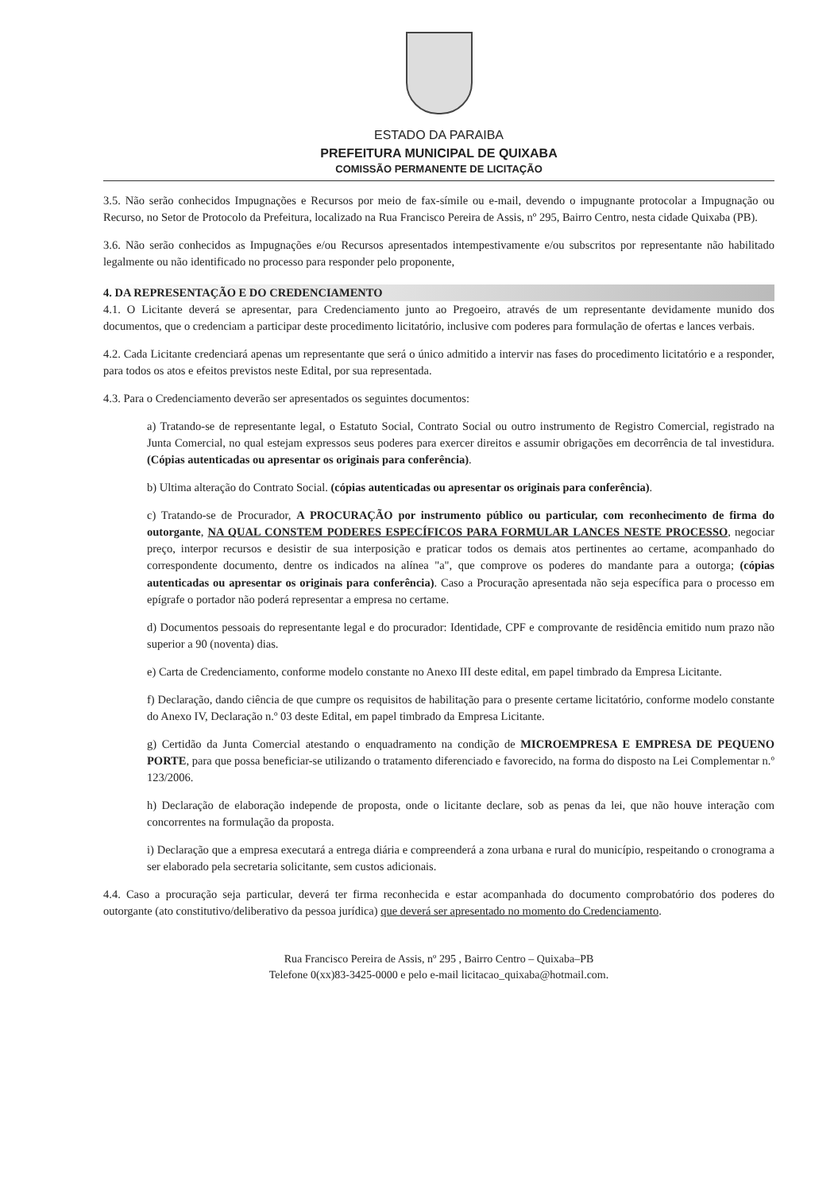ESTADO DA PARAIBA
PREFEITURA MUNICIPAL DE QUIXABA
COMISSÃO PERMANENTE DE LICITAÇÃO
3.5. Não serão conhecidos Impugnações e Recursos por meio de fax-símile ou e-mail, devendo o impugnante protocolar a Impugnação ou Recurso, no Setor de Protocolo da Prefeitura, localizado na Rua Francisco Pereira de Assis, nº 295, Bairro Centro, nesta cidade Quixaba (PB).
3.6. Não serão conhecidos as Impugnações e/ou Recursos apresentados intempestivamente e/ou subscritos por representante não habilitado legalmente ou não identificado no processo para responder pelo proponente,
4. DA REPRESENTAÇÃO E DO CREDENCIAMENTO
4.1. O Licitante deverá se apresentar, para Credenciamento junto ao Pregoeiro, através de um representante devidamente munido dos documentos, que o credenciam a participar deste procedimento licitatório, inclusive com poderes para formulação de ofertas e lances verbais.
4.2. Cada Licitante credenciará apenas um representante que será o único admitido a intervir nas fases do procedimento licitatório e a responder, para todos os atos e efeitos previstos neste Edital, por sua representada.
4.3. Para o Credenciamento deverão ser apresentados os seguintes documentos:
a) Tratando-se de representante legal, o Estatuto Social, Contrato Social ou outro instrumento de Registro Comercial, registrado na Junta Comercial, no qual estejam expressos seus poderes para exercer direitos e assumir obrigações em decorrência de tal investidura. (Cópias autenticadas ou apresentar os originais para conferência).
b) Ultima alteração do Contrato Social. (cópias autenticadas ou apresentar os originais para conferência).
c) Tratando-se de Procurador, A PROCURAÇÃO por instrumento público ou particular, com reconhecimento de firma do outorgante, NA QUAL CONSTEM PODERES ESPECÍFICOS PARA FORMULAR LANCES NESTE PROCESSO, negociar preço, interpor recursos e desistir de sua interposição e praticar todos os demais atos pertinentes ao certame, acompanhado do correspondente documento, dentre os indicados na alínea "a", que comprove os poderes do mandante para a outorga; (cópias autenticadas ou apresentar os originais para conferência). Caso a Procuração apresentada não seja específica para o processo em epígrafe o portador não poderá representar a empresa no certame.
d) Documentos pessoais do representante legal e do procurador: Identidade, CPF e comprovante de residência emitido num prazo não superior a 90 (noventa) dias.
e) Carta de Credenciamento, conforme modelo constante no Anexo III deste edital, em papel timbrado da Empresa Licitante.
f) Declaração, dando ciência de que cumpre os requisitos de habilitação para o presente certame licitatório, conforme modelo constante do Anexo IV, Declaração n.º 03 deste Edital, em papel timbrado da Empresa Licitante.
g) Certidão da Junta Comercial atestando o enquadramento na condição de MICROEMPRESA E EMPRESA DE PEQUENO PORTE, para que possa beneficiar-se utilizando o tratamento diferenciado e favorecido, na forma do disposto na Lei Complementar n.º 123/2006.
h) Declaração de elaboração independe de proposta, onde o licitante declare, sob as penas da lei, que não houve interação com concorrentes na formulação da proposta.
i) Declaração que a empresa executará a entrega diária e compreenderá a zona urbana e rural do município, respeitando o cronograma a ser elaborado pela secretaria solicitante, sem custos adicionais.
4.4. Caso a procuração seja particular, deverá ter firma reconhecida e estar acompanhada do documento comprobatório dos poderes do outorgante (ato constitutivo/deliberativo da pessoa jurídica) que deverá ser apresentado no momento do Credenciamento.
Rua Francisco Pereira de Assis, nº 295 , Bairro Centro – Quixaba–PB
Telefone 0(xx)83-3425-0000 e pelo e-mail licitacao_quixaba@hotmail.com.